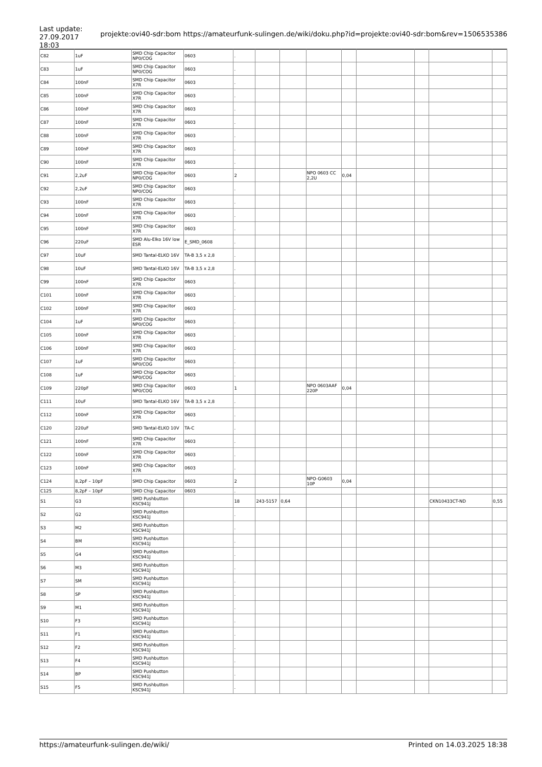Last update:
27.09.2017 18:03
projekte:ovi40-sdr:bom https://amateurfunk-sulingen.de/wiki/doku.php?id=projekte:ovi40-sdr:bom&rev=1506535386
| C82 | 1uF | SMD Chip Capacitor NP0/COG | 0603 | . | | | | | | | | |
| C83 | 1uF | SMD Chip Capacitor NP0/COG | 0603 | . | | | | | | | | |
| C84 | 100nF | SMD Chip Capacitor X7R | 0603 | . | | | | | | | | |
| C85 | 100nF | SMD Chip Capacitor X7R | 0603 | . | | | | | | | | |
| C86 | 100nF | SMD Chip Capacitor X7R | 0603 | . | | | | | | | | |
| C87 | 100nF | SMD Chip Capacitor X7R | 0603 | . | | | | | | | | |
| C88 | 100nF | SMD Chip Capacitor X7R | 0603 | . | | | | | | | | |
| C89 | 100nF | SMD Chip Capacitor X7R | 0603 | . | | | | | | | | |
| C90 | 100nF | SMD Chip Capacitor X7R | 0603 | . | | | | | | | | |
| C91 | 2,2uF | SMD Chip Capacitor NP0/COG | 0603 | 2 | | | NPO 0603 CC 2,2U | 0,04 | | | | |
| C92 | 2,2uF | SMD Chip Capacitor NP0/COG | 0603 | . | | | | | | | | |
| C93 | 100nF | SMD Chip Capacitor X7R | 0603 | . | | | | | | | | |
| C94 | 100nF | SMD Chip Capacitor X7R | 0603 | . | | | | | | | | |
| C95 | 100nF | SMD Chip Capacitor X7R | 0603 | . | | | | | | | | |
| C96 | 220uF | SMD Alu-Elko 16V low ESR | E_SMD_0608 | . | | | | | | | | |
| C97 | 10uF | SMD Tantal-ELKO 16V | TA-B 3,5 x 2,8 | . | | | | | | | | |
| C98 | 10uF | SMD Tantal-ELKO 16V | TA-B 3,5 x 2,8 | . | | | | | | | | |
| C99 | 100nF | SMD Chip Capacitor X7R | 0603 | . | | | | | | | | |
| C101 | 100nF | SMD Chip Capacitor X7R | 0603 | . | | | | | | | | |
| C102 | 100nF | SMD Chip Capacitor X7R | 0603 | . | | | | | | | | |
| C104 | 1uF | SMD Chip Capacitor NP0/COG | 0603 | . | | | | | | | | |
| C105 | 100nF | SMD Chip Capacitor X7R | 0603 | . | | | | | | | | |
| C106 | 100nF | SMD Chip Capacitor X7R | 0603 | . | | | | | | | | |
| C107 | 1uF | SMD Chip Capacitor NP0/COG | 0603 | . | | | | | | | | |
| C108 | 1uF | SMD Chip Capacitor NP0/COG | 0603 | . | | | | | | | | |
| C109 | 220pF | SMD Chip Capacitor NP0/COG | 0603 | 1 | | | NPO 0603AAF 220P | 0,04 | | | | |
| C111 | 10uF | SMD Tantal-ELKO 16V | TA-B 3,5 x 2,8 | . | | | | | | | | |
| C112 | 100nF | SMD Chip Capacitor X7R | 0603 | . | | | | | | | | |
| C120 | 220uF | SMD Tantal-ELKO 10V | TA-C | . | | | | | | | | |
| C121 | 100nF | SMD Chip Capacitor X7R | 0603 | . | | | | | | | | |
| C122 | 100nF | SMD Chip Capacitor X7R | 0603 | . | | | | | | | | |
| C123 | 100nF | SMD Chip Capacitor X7R | 0603 | . | | | | | | | | |
| C124 | 8,2pF – 10pF | SMD Chip Capacitor | 0603 | 2 | | | NPO-G0603 10P | 0,04 | | | | |
| C125 | 8,2pF – 10pF | SMD Chip Capacitor | 0603 | . | | | | | | | | |
| S1 | G3 | SMD Pushbutton KSC941J | | 18 | 243-5157 | 0,64 | | | | | CKN10433CT-ND | 0,55 |
| S2 | G2 | SMD Pushbutton KSC941J | | . | | | | | | | | |
| S3 | M2 | SMD Pushbutton KSC941J | | . | | | | | | | | |
| S4 | BM | SMD Pushbutton KSC941J | | . | | | | | | | | |
| S5 | G4 | SMD Pushbutton KSC941J | | . | | | | | | | | |
| S6 | M3 | SMD Pushbutton KSC941J | | . | | | | | | | | |
| S7 | SM | SMD Pushbutton KSC941J | | . | | | | | | | | |
| S8 | SP | SMD Pushbutton KSC941J | | . | | | | | | | | |
| S9 | M1 | SMD Pushbutton KSC941J | | . | | | | | | | | |
| S10 | F3 | SMD Pushbutton KSC941J | | . | | | | | | | | |
| S11 | F1 | SMD Pushbutton KSC941J | | . | | | | | | | | |
| S12 | F2 | SMD Pushbutton KSC941J | | . | | | | | | | | |
| S13 | F4 | SMD Pushbutton KSC941J | | . | | | | | | | | |
| S14 | BP | SMD Pushbutton KSC941J | | . | | | | | | | | |
| S15 | F5 | SMD Pushbutton KSC941J | | . | | | | | | | | |
https://amateurfunk-sulingen.de/wiki/ Printed on 14.03.2025 18:38